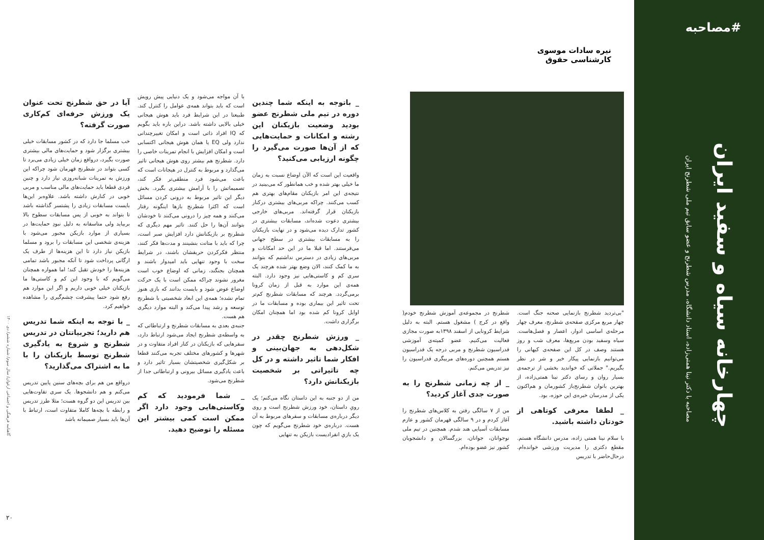#مصاحبه
چهارخانه سیاه و سفید ایران
مصاحبه با دکتر نینا همتی‌زاده، استاد دانشگاه، مدرس شطرنج و عضو سابق تیم ملی شطرنج ایران
نیره سادات موسوی
کارشناسی حقوق
"بی‌تردید شطرنج بازنمایی صحنه جنگ است. چهار مربع مرکزی صفحه‌ی شطرنج، معرف چهار مرحله‌ی اساسی ادوار، اعصار و فصل‌هاست. سیاه وسفید بودن مربع‌ها، معرف شب و روز هستند وصف در کل این صفحه‌ی کیهانی را می‌توانیم بازنمایی پیکار خیر و شر در نظر بگیریم." جملاتی که خواندید بخشی از ترجمه‌ی بسیار روان و رسای دکتر نینا همتی‌زاده، از بهترین بانوان شطرنج‌باز کشورمان و هم‌اکنون یکی از مدرسان خبره‌ی این حوزه، بود.
_ لطفا معرفی کوتاهی از خودتان داشته باشید.
با سلام نینا همتی زاده، مدرس دانشگاه هستم. مقطع دکتری را مدیریت ورزشی خوانده‌ام. درحال‌حاضر با تدریس
شطرنج در مجموعه‌ی آموزش شطرنج خودم( واقع در کرج ) مشغول هستم. البته به دلیل شرایط کرونایی از اسفند ۱۳۹۸به صورت مجازی فعالیت می‌کنیم. عضو کمیته‌ی آموزشی فدراسیون شطرنج و مربی درجه یک فدراسیون هستم همچنین دوره‌های مربیگری فدراسیون را نیز تدریس می‌کنم.
_ از چه زمانی شطرنج را به صورت جدی آغاز کردید؟
من از ۷ سالگی رفتن به کلاس‌های شطرنج را آغاز کردم و در ۹ سالگی قهرمان کشور و عازم مسابقات آسیایی هند شدم. همچنین در تیم ملی نوجوانان، جوانان، بزرگسالان و دانشجویان کشور نیز عضو بوده‌ام.
_ باتوجه به اینکه شما چندین دوره در تیم ملی شطرنج عضو بودید وضعیت بازیکنان این رشته و امکانات و حمایت‌هایی که از آن‌ها صورت می‌گیرد را چگونه ارزیابی می‌کنید؟
واقعیت این است که الآن اوضاع نسبت به زمان ما خیلی بهتر شده و خب همانطور که می‌بینید در نتیجه‌ی این امر بازیکنان مقام‌های بهتری هم کسب می‌کنند. چراکه مربی‌های بیشتری درکنار بازیکنان قرار گرفته‌اند. مربی‌های خارجی بیشتری دعوت شده‌اند، مسابقات بیشتری در کشور تدارک دیده می‌شود و در نهایت بازیکنان را به مسابقات بیشتری در سطح جهانی می‌فرستند. اما قبلا ما در این حد امکانات و مربی‌های زیادی در دسترس نداشتیم که بتوانند به ما کمک کنند، الان وضع بهتر شده هرچند یک سری کم و کاستی‌هایی نیز وجود دارد. البته همه‌ی این موارد به قبل از زمان کرونا برمی‌گردد. هرچند که مسابقات شطرنج کم‌تر تحت تاثیر این بیماری بوده و مسابقات ما در اوایل کرونا کم شده بود اما همچنان امکان برگزاری داشت.
_ ورزش شطرنج چقدر در شکل‌دهی به جهان‌بینی و افکار شما تاثیر داشته و در کل چه تاثیراتی بر شخصیت بازیکنانش دارد؟
من از دو جنبه به این داستان نگاه می‌کنم؛ یک رویِ داستان، خود ورزش شطرنج است و روی دیگر درباره‌ی مسابقات و سفرهای مربوط به آن هست. درباره‌ی خود شطرنج می‌گویم که چون یک بازیِ انفرادیست بازیکن به تنهایی
با آن مواجه می‌شود و یک دنیایی پیش رویش است که باید بتواند همه‌ی عوامل را کنترل کند. طبیعتا در این شرایط فرد باید هوش هیجانی خیلی بالایی داشته باشد. دراین باره باید بگویم که IQ افراد ذاتی است و امکان تغییرچندانی ندارد ولی EQ یا همان هوش هیجانی اکتسابی است و امکان افزایش با انجام تمرینات خاصی را دارد. شطرنج هم بیشتر روی هوش هیجانی تاثیر می‌گذارد و مربوط به کنترل در هیجانات است که باعث می‌شود فرد منطقی‌تر فکر کند، تصمیماتش را با آرامش بیشتری بگیرد. بخش دیگر این تاثیر مربوط به درونی کردن مسائل است که اکثرا شطرنج بازها اینگونه رفتار می‌کنند و همه چیز را درونی می‌کنند تا خودشان بتوانند آن‌ها را حل کنند. تاثیر مهم دیگری که شطرنج بر بازیکنانش دارد افزایش صبر است، چرا که باید با متانت بنشینند و مدت‌ها فکر کنند، منتظر فکرکردن حریفشان باشند، در شرایط سخت با وجود تنهایی باید امیدوار باشند و همچنان بجنگند، زمانی که اوضاع خوب است مغرور نشوند چراکه ممکن است با یک حرکت اوضاع عوض شود و بایست بدانند که بازی هنوز تمام نشده؛ همه‌ی این ابعاد شخصیتی با شطرنج توسعه و رشد پیدا می‌کند و البته موارد دیگری هم هست.
جنبه‌ی بعدی به مسابقات شطرنج و ارتباطاتی که به واسطه‌ی شطرنج ایجاد می‌شود ارتباط دارد، سفرهایی که بازیکنان در کنار افراد متفاوت و در شهرها و کشورهای مختلف تجربه می‌کنند قطعا بر شکل‌گیری شخصیتشان بسیار تاثیر دارد و باعث یادگیری مسائل بیرونی و ارتباطاتی جدا از شطرنج می‌شود.
_ شما فرمودید که کم وکاستی‌هایی وجود دارد اگر ممکن است کمی بیشتر این مسئله را توضیح دهید.
آیا در حق شطرنج تحت عنوان یک ورزش حرفه‌ای کم‌کاری صورت گرفته؟
خب مسلما جا دارد که در کشور مسابقات خیلی بیشتری برگزار شود و حمایت‌های مالی بیشتری صورت بگیرد، درواقع زمان خیلی زیادی می‌برد تا کسی بتواند در شطرنج قهرمان شود چراکه این ورزش به تمرینات شبانه‌روزی نیاز دارد و چنین فردی قطعا باید حمایت‌های مالی مناسب و مربی خوبی در کنارش داشته باشد. علاوه‌بر این‌ها بایست مسابقات زیادی را پشتسر گذاشته باشد تا بتواند به خوبی از پس مسابقات سطوح بالا بربیاید ولی متاسفانه به دلیل نبودِ حمایت‌ها در بسیاری از موارد بازیکن مجبور می‌شود با هزینه‌ی شخصی این مسابقات را برود و مسلما بازیکن نیاز دارد تا این هزینه‌ها از طرف یک ارگانی پرداخت شود تا آنکه مجبور باشد تمامی هزینه‌ها را خودش تقبل کند؛ اما همواره همچنان می‌گویم که با وجود این کم و کاستی‌ها ما بازیکنان خیلی خوبی داریم و اگر این موارد هم رفع شود حتما پیشرفت چشم‌گیری را مشاهده خواهیم کرد.
_ با توجه به اینکه شما تدریس هم دارید؛ تجربیاتتان در تدریس شطرنج و شروع به یادگیری شطرنج توسط بازیکنان را با ما به اشتراک می‌گذارید؟
درواقع من هم برای بچه‌های سنین پایین تدریس می‌کنم و هم دانشجوها. یک سری تفاوت‌هایی بین تدریس این دو گروه هست؛ مثلا طرز تدریس و رابطه با بچه‌ها کاملا متفاوت است، ارتباط با آن‌ها باید بسیار صمیمانه باشد
گاهنامه فرهنگی و اجتماعی ارغوان/ سال سوم/ شماره ششم/ دی ۱۴۰۰
۲۰